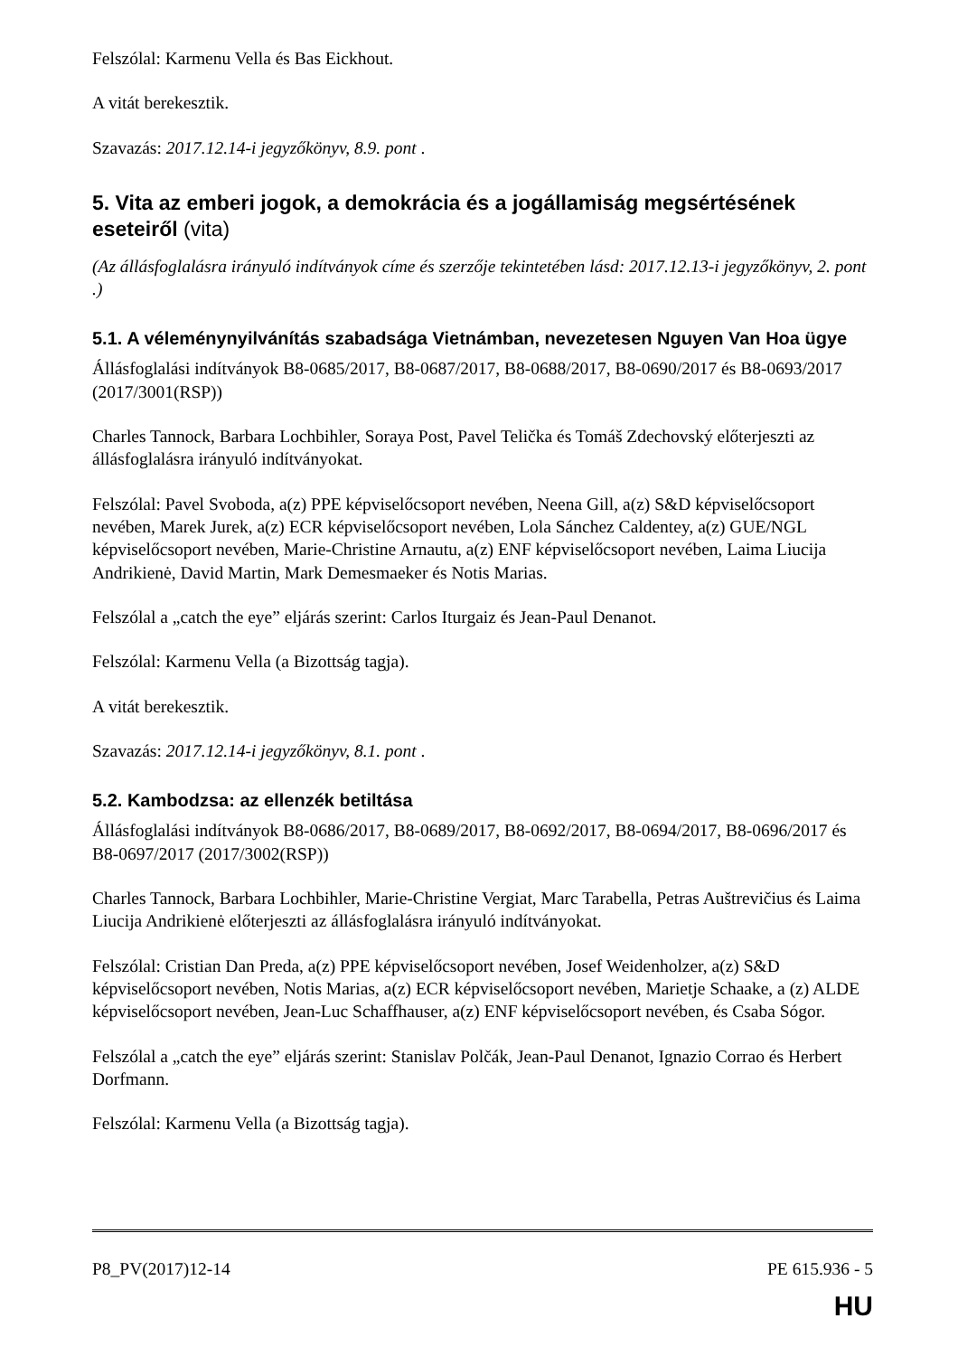Felszólal: Karmenu Vella és Bas Eickhout.
A vitát berekesztik.
Szavazás: 2017.12.14-i jegyzőkönyv, 8.9. pont .
5. Vita az emberi jogok, a demokrácia és a jogállamiság megsértésének eseteiről (vita)
(Az állásfoglalásra irányuló indítványok címe és szerzője tekintetében lásd: 2017.12.13-i jegyzőkönyv, 2. pont .)
5.1. A véleménynyilvánítás szabadsága Vietnámban, nevezetesen Nguyen Van Hoa ügye
Állásfoglalási indítványok B8-0685/2017, B8-0687/2017, B8-0688/2017, B8-0690/2017 és B8-0693/2017 (2017/3001(RSP))
Charles Tannock, Barbara Lochbihler, Soraya Post, Pavel Telička és Tomáš Zdechovský előterjeszti az állásfoglalásra irányuló indítványokat.
Felszólal: Pavel Svoboda, a(z) PPE képviselőcsoport nevében, Neena Gill, a(z) S&D képviselőcsoport nevében, Marek Jurek, a(z) ECR képviselőcsoport nevében, Lola Sánchez Caldentey, a(z) GUE/NGL képviselőcsoport nevében, Marie-Christine Arnautu, a(z) ENF képviselőcsoport nevében, Laima Liucija Andrikienė, David Martin, Mark Demesmaeker és Notis Marias.
Felszólal a „catch the eye” eljárás szerint: Carlos Iturgaiz és Jean-Paul Denanot.
Felszólal: Karmenu Vella (a Bizottság tagja).
A vitát berekesztik.
Szavazás: 2017.12.14-i jegyzőkönyv, 8.1. pont .
5.2. Kambodzsa: az ellenzék betiltása
Állásfoglalási indítványok B8-0686/2017, B8-0689/2017, B8-0692/2017, B8-0694/2017, B8-0696/2017 és B8-0697/2017 (2017/3002(RSP))
Charles Tannock, Barbara Lochbihler, Marie-Christine Vergiat, Marc Tarabella, Petras Auštrevičius és Laima Liucija Andrikienė előterjeszti az állásfoglalásra irányuló indítványokat.
Felszólal: Cristian Dan Preda, a(z) PPE képviselőcsoport nevében, Josef Weidenholzer, a(z) S&D képviselőcsoport nevében, Notis Marias, a(z) ECR képviselőcsoport nevében, Marietje Schaake, a (z) ALDE képviselőcsoport nevében, Jean-Luc Schaffhauser, a(z) ENF képviselőcsoport nevében, és Csaba Sógor.
Felszólal a „catch the eye” eljárás szerint: Stanislav Polčák, Jean-Paul Denanot, Ignazio Corrao és Herbert Dorfmann.
Felszólal: Karmenu Vella (a Bizottság tagja).
P8_PV(2017)12-14 PE 615.936 - 5
HU